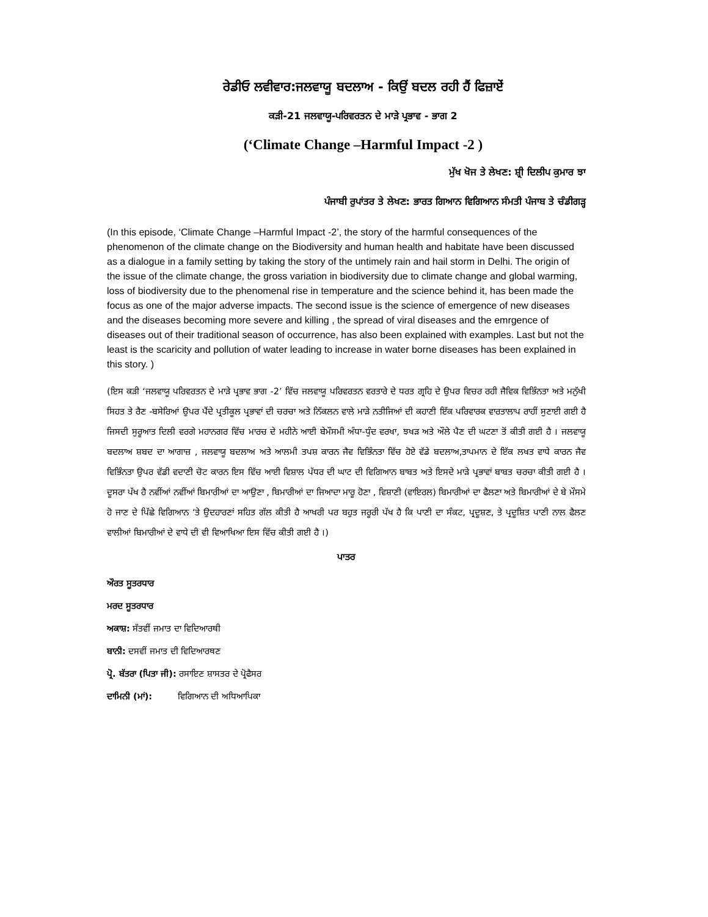ਰੇਡੀਓ ਲਵੀਵਾਰ:ਜਲਵਾਯੂ ਬਦਲਾਅ - ਕਿਉਂ ਬਦਲ ਰਹੀ ਹੈਂ ਫਿਜ਼ਾਏਂ
ਕੜੀ-21 ਜਲਵਾਯੂ-ਪਰਿਵਰਤਨ ਦੇ ਮਾੜੇ ਪ੍ਰਭਾਵ - ਭਾਗ 2
(‘Climate Change –Harmful Impact -2 )
ਮੁੱਖ ਖੋਜ ਤੇ ਲੇਖਣ: ਸ਼੍ਰੀ ਦਿਲੀਪ ਕੁਮਾਰ ਝਾ
ਪੰਜਾਬੀ ਰੁਪਾਂਤਰ ਤੇ ਲੇਖਣ: ਭਾਰਤ ਗਿਆਨ ਵਿਗਿਆਨ ਸੰਮਤੀ ਪੰਜਾਬ ਤੇ ਚੰਡੀਗੜ੍ਹ
(In this episode, ‘Climate Change –Harmful Impact -2’, the story of the harmful consequences of the phenomenon of the climate change on the Biodiversity and human health and habitate have been discussed as a dialogue in a family setting by taking the story of the untimely rain and hail storm in Delhi. The origin of the issue of the climate change, the gross variation in biodiversity due to climate change and global warming, loss of biodiversity due to the phenomenal rise in temperature and the science behind it, has been made the focus as one of the major adverse impacts. The second issue is the science of emergence of new diseases and the diseases becoming more severe and killing , the spread of viral diseases and the emrgence of diseases out of their traditional season of occurrence, has also been explained with examples. Last but not the least is the scaricity and pollution of water leading to increase in water borne diseases has been explained in this story. )
(ਇਸ ਕੜੀ ‘ਜਲਵਾਯੂ ਪਰਿਵਰਤਨ ਦੇ ਮਾੜੇ ਪ੍ਰਭਾਵ ਭਾਗ -2’ ਵਿੱਚ ਜਲਵਾਯੂ ਪਰਿਵਰਤਨ ਵਰਤਾਰੇ ਦੇ ਧਰਤ ਗ੍ਰਹਿ ਦੇ ਉਪਰ ਵਿਚਰ ਰਹੀ ਜੈਵਿਕ ਵਿਭਿੰਨਤਾ ਅਤੇ ਮਨੁੱਖੀ ਸਿਹਤ ਤੇ ਰੈਣ -ਬਸੇਰਿਆਂ ਉਪਰ ਪੈਂਦੇ ਪ੍ਰਤੀਕੂਲ ਪ੍ਰਭਾਵਾਂ ਦੀ ਚਰਚਾ ਅਤੇ ਨਿੱਕਲਨ ਵਾਲੇ ਮਾੜੇ ਨਤੀਜਿਆਂ ਦੀ ਕਹਾਣੀ ਇੱਕ ਪਰਿਵਾਰਕ ਵਾਰਤਾਲਾਪ ਰਾਹੀਂ ਸੁਣਾਈ ਗਈ ਹੈ ਜਿਸਦੀ ਸੁਰੂਆਤ ਦਿਲੀ ਵਰਗੇ ਮਹਾਨਗਰ ਵਿੱਚ ਮਾਰਚ ਦੇ ਮਹੀਨੇ ਆਈ ਬੇਮੌਸਮੀ ਅੰਧਾ-ਧੁੰਦ ਵਰਖਾ, ਝਖੜ ਅਤੇ ਔਲੇ ਪੈਣ ਦੀ ਘਟਣਾ ਤੋਂ ਕੀਤੀ ਗਈ ਹੈ । ਜਲਵਾਯੂ ਬਦਲਾਅ ਸ਼ਬਦ ਦਾ ਆਗਾਜ਼ , ਜਲਵਾਯੂ ਬਦਲਾਅ ਅਤੇ ਆਲਮੀ ਤਪਸ਼ ਕਾਰਨ ਜੈਵ ਵਿਭਿੰਨਤਾ ਵਿੱਚ ਹੋਏ ਵੱਡੇ ਬਦਲਾਅ,ਤਾਪਮਾਨ ਦੇ ਇੱਕ ਲਖਤ ਵਾਧੇ ਕਾਰਨ ਜੈਵ ਵਿਭਿੰਨਤਾ ਉਪਰ ਵੱਡੀ ਵਦਾਣੀ ਚੋਟ ਕਾਰਨ ਇਸ ਵਿੱਚ ਆਈ ਵਿਸ਼ਾਲ ਪੱਧਰ ਦੀ ਘਾਟ ਦੀ ਵਿਗਿਆਨ ਬਾਬਤ ਅਤੇ ਇਸਦੇ ਮਾੜੇ ਪ੍ਰਭਾਵਾਂ ਬਾਬਤ ਚਰਚਾ ਕੀਤੀ ਗਈ ਹੈ । ਦੂਸਰਾ ਪੱਖ ਹੈ ਨਵੀਂਆਂ ਨਵੀਂਆਂ ਬਿਮਾਰੀਆਂ ਦਾ ਆਉਣਾ , ਬਿਮਾਰੀਆਂ ਦਾ ਜਿਆਦਾ ਮਾਰੂ ਹੋਣਾ , ਵਿਸ਼ਾਣੀ (ਵਾਇਰਲ) ਬਿਮਾਰੀਆਂ ਦਾ ਫੈਲਣਾ ਅਤੇ ਬਿਮਾਰੀਆਂ ਦੇ ਬੇ ਮੌਸਮੇ ਹੋ ਜਾਣ ਦੇ ਪਿੱਛੇ ਵਿਗਿਆਨ ‘ਤੇ ਉਦਹਾਰਣਾਂ ਸਹਿਤ ਗੱਲ ਕੀਤੀ ਹੈ ਆਖਰੀ ਪਰ ਬਹੁਤ ਜਰੂਰੀ ਪੱਖ ਹੈ ਕਿ ਪਾਣੀ ਦਾ ਸੰਕਟ, ਪ੍ਰਦੂਸ਼ਣ, ਤੇ ਪ੍ਰਦੂਸ਼ਿਤ ਪਾਣੀ ਨਾਲ ਫੈਲਣ ਵਾਲੀਆਂ ਬਿਮਾਰੀਆਂ ਦੇ ਵਾਧੇ ਦੀ ਵੀ ਵਿਆਖਿਆ ਇਸ ਵਿੱਚ ਕੀਤੀ ਗਈ ਹੈ ।)
ਪਾਤਰ
ਔਰਤ ਸੂਤਰਧਾਰ
ਮਰਦ ਸੂਤਰਧਾਰ
ਅਕਾਸ਼: ਸੱਤਵੀਂ ਜਮਾਤ ਦਾ ਵਿਦਿਆਰਥੀ
ਬਾਨੀ: ਦਸਵੀਂ ਜਮਾਤ ਦੀ ਵਿਦਿਆਰਥਣ
ਪ੍ਰੋ. ਬੱਤਰਾ (ਪਿਤਾ ਜੀ): ਰਸਾਇਣ ਸ਼ਾਸਤਰ ਦੇ ਪ੍ਰੋਫੈਸਰ
ਦਾਮਿਨੀ (ਮਾਂ): ਵਿਗਿਆਨ ਦੀ ਅਧਿਆਪਿਕਾ